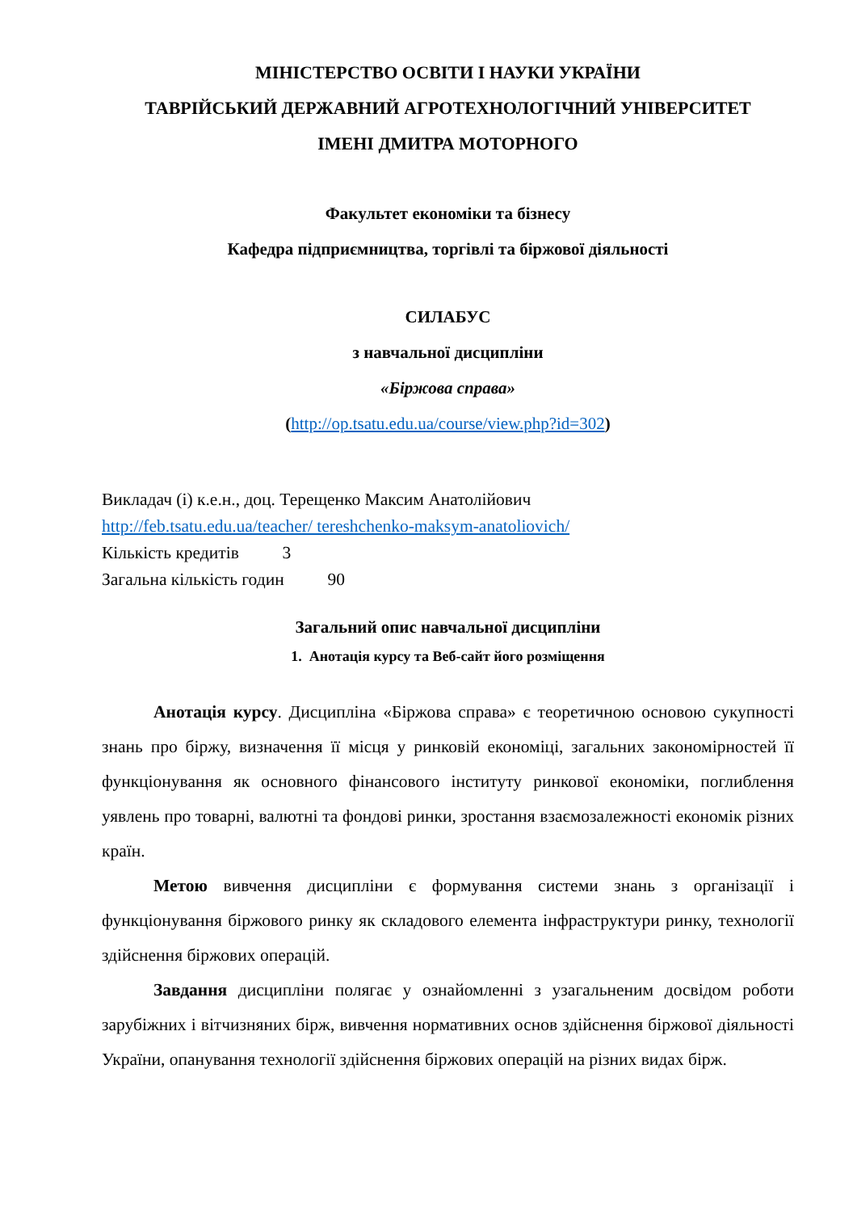МІНІСТЕРСТВО ОСВІТИ І НАУКИ УКРАЇНИ
ТАВРІЙСЬКИЙ ДЕРЖАВНИЙ АГРОТЕХНОЛОГІЧНИЙ УНІВЕРСИТЕТ
ІМЕНІ ДМИТРА МОТОРНОГО
Факультет економіки та бізнесу
Кафедра підприємництва, торгівлі та біржової діяльності
СИЛАБУС
з навчальної дисципліни
«Біржова справа»
(http://op.tsatu.edu.ua/course/view.php?id=302)
Викладач (і) к.е.н., доц. Терещенко Максим Анатолійович
http://feb.tsatu.edu.ua/teacher/ tereshchenko-maksym-anatoliovich/
Кількість кредитів 3
Загальна кількість годин 90
Загальний опис навчальної дисципліни
1. Анотація курсу та Веб-сайт його розміщення
Анотація курсу. Дисципліна «Біржова справа» є теоретичною основою сукупності знань про біржу, визначення її місця у ринковій економіці, загальних закономірностей її функціонування як основного фінансового інституту ринкової економіки, поглиблення уявлень про товарні, валютні та фондові ринки, зростання взаємозалежності економік різних країн.
Метою вивчення дисципліни є формування системи знань з організації і функціонування біржового ринку як складового елемента інфраструктури ринку, технології здійснення біржових операцій.
Завдання дисципліни полягає у ознайомленні з узагальненим досвідом роботи зарубіжних і вітчизняних бірж, вивчення нормативних основ здійснення біржової діяльності України, опанування технології здійснення біржових операцій на різних видах бірж.